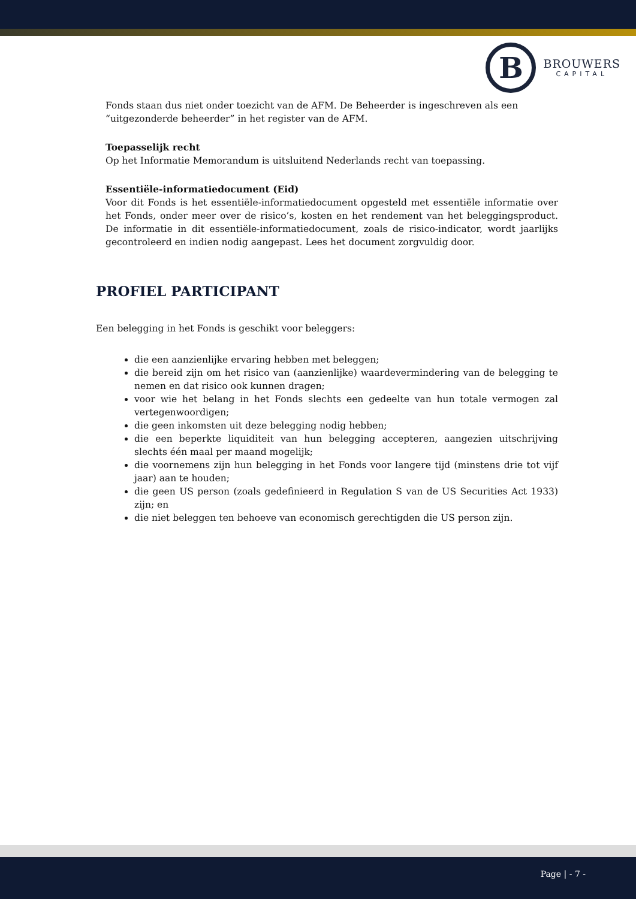B
BROUWERS
CAPITAL
Fonds staan dus niet onder toezicht van de AFM. De Beheerder is ingeschreven als een “uitgezonderde beheerder” in het register van de AFM.
Toepasselijk recht
Op het Informatie Memorandum is uitsluitend Nederlands recht van toepassing.
Essentiële-informatiedocument (Eid)
Voor dit Fonds is het essentiële-informatiedocument opgesteld met essentiële informatie over het Fonds, onder meer over de risico’s, kosten en het rendement van het beleggingsproduct. De informatie in dit essentiële-informatiedocument, zoals de risico-indicator, wordt jaarlijks gecontroleerd en indien nodig aangepast. Lees het document zorgvuldig door.
PROFIEL PARTICIPANT
Een belegging in het Fonds is geschikt voor beleggers:
die een aanzienlijke ervaring hebben met beleggen;
die bereid zijn om het risico van (aanzienlijke) waardevermindering van de belegging te nemen en dat risico ook kunnen dragen;
voor wie het belang in het Fonds slechts een gedeelte van hun totale vermogen zal vertegenwoordigen;
die geen inkomsten uit deze belegging nodig hebben;
die een beperkte liquiditeit van hun belegging accepteren, aangezien uitschrijving slechts één maal per maand mogelijk;
die voornemens zijn hun belegging in het Fonds voor langere tijd (minstens drie tot vijf jaar) aan te houden;
die geen US person (zoals gedefinieerd in Regulation S van de US Securities Act 1933) zijn; en
die niet beleggen ten behoeve van economisch gerechtigden die US person zijn.
Page | - 7 -